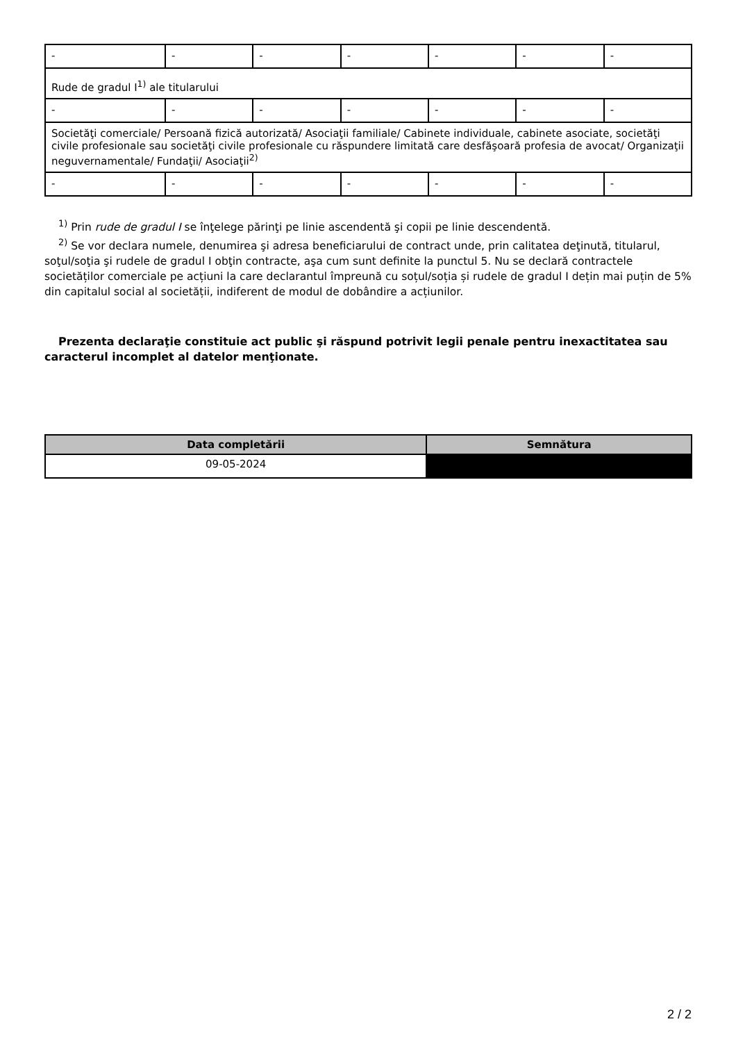| - | - | - | - | - | - | - |
| Rude de gradul I<sup>1)</sup> ale titularului | | | | | | |
| - | - | - | - | - | - | - |
| Societăţi comerciale/ Persoană fizică autorizată/ Asociaţii familiale/ Cabinete individuale, cabinete asociate, societăţi civile profesionale sau societăţi civile profesionale cu răspundere limitată care desfăşoară profesia de avocat/ Organizaţii neguvernamentale/ Fundaţii/ Asociaţii<sup>2)</sup> | | | | | | |
| - | - | - | - | - | - | - |
<sup>1)</sup> Prin rude de gradul I se înţelege părinţi pe linie ascendentă şi copii pe linie descendentă.
<sup>2)</sup> Se vor declara numele, denumirea şi adresa beneficiarului de contract unde, prin calitatea deţinută, titularul, soţul/soţia şi rudele de gradul I obţin contracte, aşa cum sunt definite la punctul 5. Nu se declară contractele societăților comerciale pe acțiuni la care declarantul împreună cu soțul/soția și rudele de gradul I dețin mai puțin de 5% din capitalul social al societății, indiferent de modul de dobândire a acțiunilor.
Prezenta declaraţie constituie act public şi răspund potrivit legii penale pentru inexactitatea sau caracterul incomplet al datelor menţionate.
| Data completării | Semnătura |
| --- | --- |
| 09-05-2024 | |
2 / 2